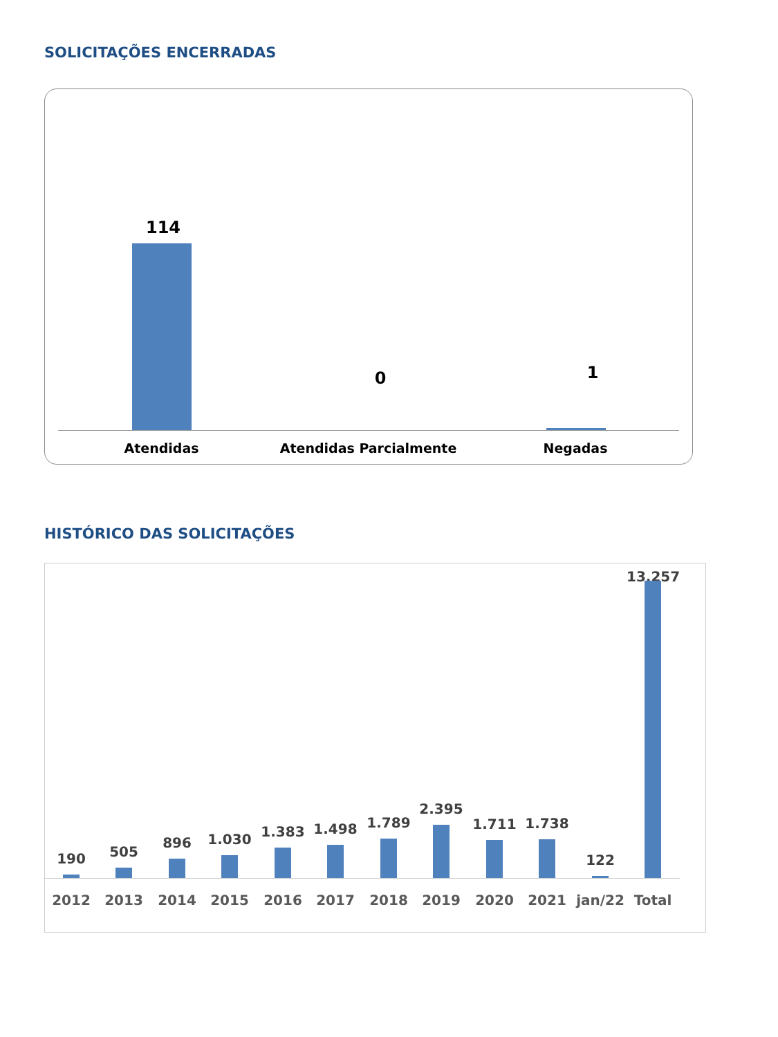SOLICITAÇÕES ENCERRADAS
114
0 1
Atendidas Atendidas Parcialmente Negadas
HISTÓRICO DAS SOLICITAÇÕES
190
2012
505
2013
896
2014
1.030
2015
1.383
2016
1.498
2017
1.789
2018
2.395
2019
1.711
2020
1.738
2021
122
jan/22
13.257
Total